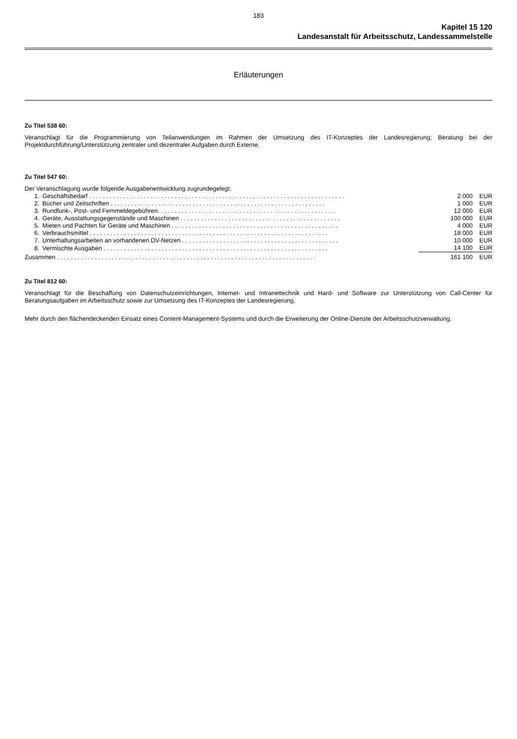183
Kapitel 15 120
Landesanstalt für Arbeitsschutz, Landessammelstelle
Erläuterungen
Zu Titel 538 60:
Veranschlagt für die Programmierung von Teilanwendungen im Rahmen der Umsetzung des IT-Konzeptes der Landesregierung; Beratung bei der Projektdurchführung/Unterstützung zentraler und dezentraler Aufgaben durch Externe.
Zu Titel 547 60:
Der Veranschlagung wurde folgende Ausgabenentwicklung zugrundegelegt:
| 1. | Geschäftsbedarf . . . . . . . . . . . . . . . . . . . . . . . . . . . . . . . . . . . . . . . . . . . . . . . . . . . . . . . . . . . . . . . . . . . . . . . . . . . | | 2 000 | EUR |
| 2. | Bücher und Zeitschriften . . . . . . . . . . . . . . . . . . . . . . . . . . . . . . . . . . . . . . . . . . . . . . . . . . . . . . . . . . . . . . . | | 1 000 | EUR |
| 3. | Rundfunk-, Post- und Fernmeldegebühren. . . . . . . . . . . . . . . . . . . . . . . . . . . . . . . . . . . . . . . . . . . . . . . . . . . . | | 12 000 | EUR |
| 4. | Geräte, Ausstattungsgegenstände und Maschinen . . . . . . . . . . . . . . . . . . . . . . . . . . . . . . . . . . . . . . . . . . . . . . . | | 100 000 | EUR |
| 5. | Mieten und Pachten für Geräte und Maschinen . . . . . . . . . . . . . . . . . . . . . . . . . . . . . . . . . . . . . . . . . . . . . . . . . | | 4 000 | EUR |
| 6. | Verbrauchsmittel . . . . . . . . . . . . . . . . . . . . . . . . . . . . . . . . . . . . . . . . . . . . . . . . . . . . . . . . . . . . . . . . . . . . . . | | 18 000 | EUR |
| 7. | Unterhaltungsarbeiten an vorhandenen DV-Netzen . . . . . . . . . . . . . . . . . . . . . . . . . . . . . . . . . . . . . . . . . . . . . . | | 10 000 | EUR |
| 8. | Vermischte Ausgaben . . . . . . . . . . . . . . . . . . . . . . . . . . . . . . . . . . . . . . . . . . . . . . . . . . . . . . . . . . . . . . . . . . | | 14 100 | EUR |
| Zusammen . . . . . . . . . . . . . . . . . . . . . . . . . . . . . . . . . . . . . . . . . . . . . . . . . . . . . . . . . . . . . . . . . . . . . . . . . . . . | | | 161 100 | EUR |
Zu Titel 812 60:
Veranschlagt für die Beschaffung von Datenschutzeinrichtungen, Internet- und Intranettechnik und Hard- und Software zur Unterstützung von Call-Center für Beratungsaufgaben im Arbeitsschutz sowie zur Umsetzung des IT-Konzeptes der Landesregierung.
Mehr durch den flächendeckenden Einsatz eines Content-Management-Systems und durch die Erweiterung der Online-Dienste der Arbeitsschutzverwaltung.